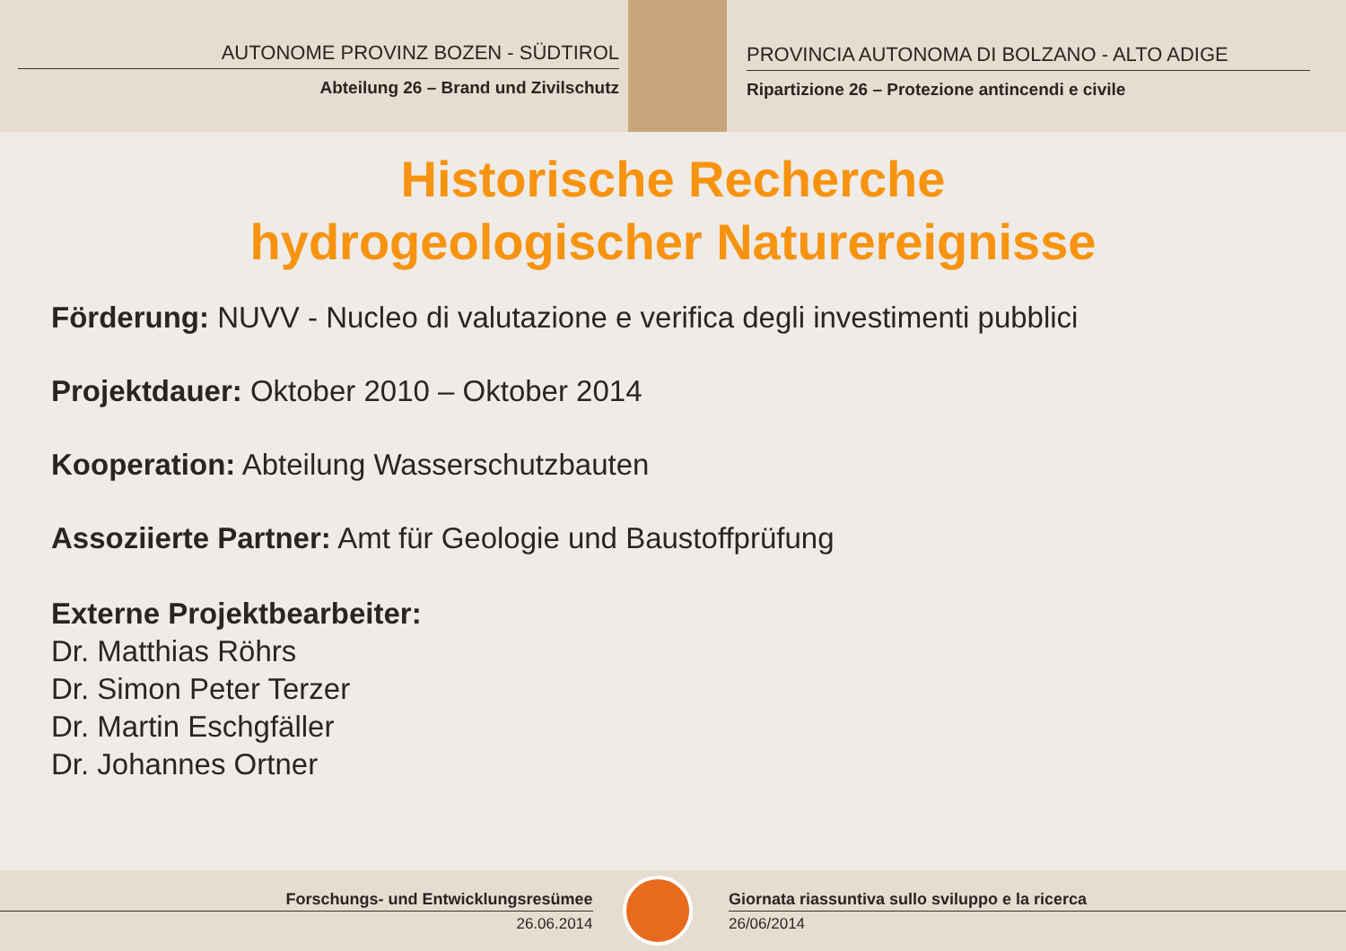AUTONOME PROVINZ BOZEN - SÜDTIROL
Abteilung 26 – Brand und Zivilschutz
PROVINCIA AUTONOMA DI BOLZANO - ALTO ADIGE
Ripartizione 26 – Protezione antincendi e civile
Historische Recherche
hydrogeologischer Naturereignisse
Förderung: NUVV - Nucleo di valutazione e verifica degli investimenti pubblici
Projektdauer: Oktober 2010 – Oktober 2014
Kooperation: Abteilung Wasserschutzbauten
Assoziierte Partner: Amt für Geologie und Baustoffprüfung
Externe Projektbearbeiter:
Dr. Matthias Röhrs
Dr. Simon Peter Terzer
Dr. Martin Eschgfäller
Dr. Johannes Ortner
Forschungs- und Entwicklungsresümee
26.06.2014
Giornata riassuntiva sullo sviluppo e la ricerca
26/06/2014